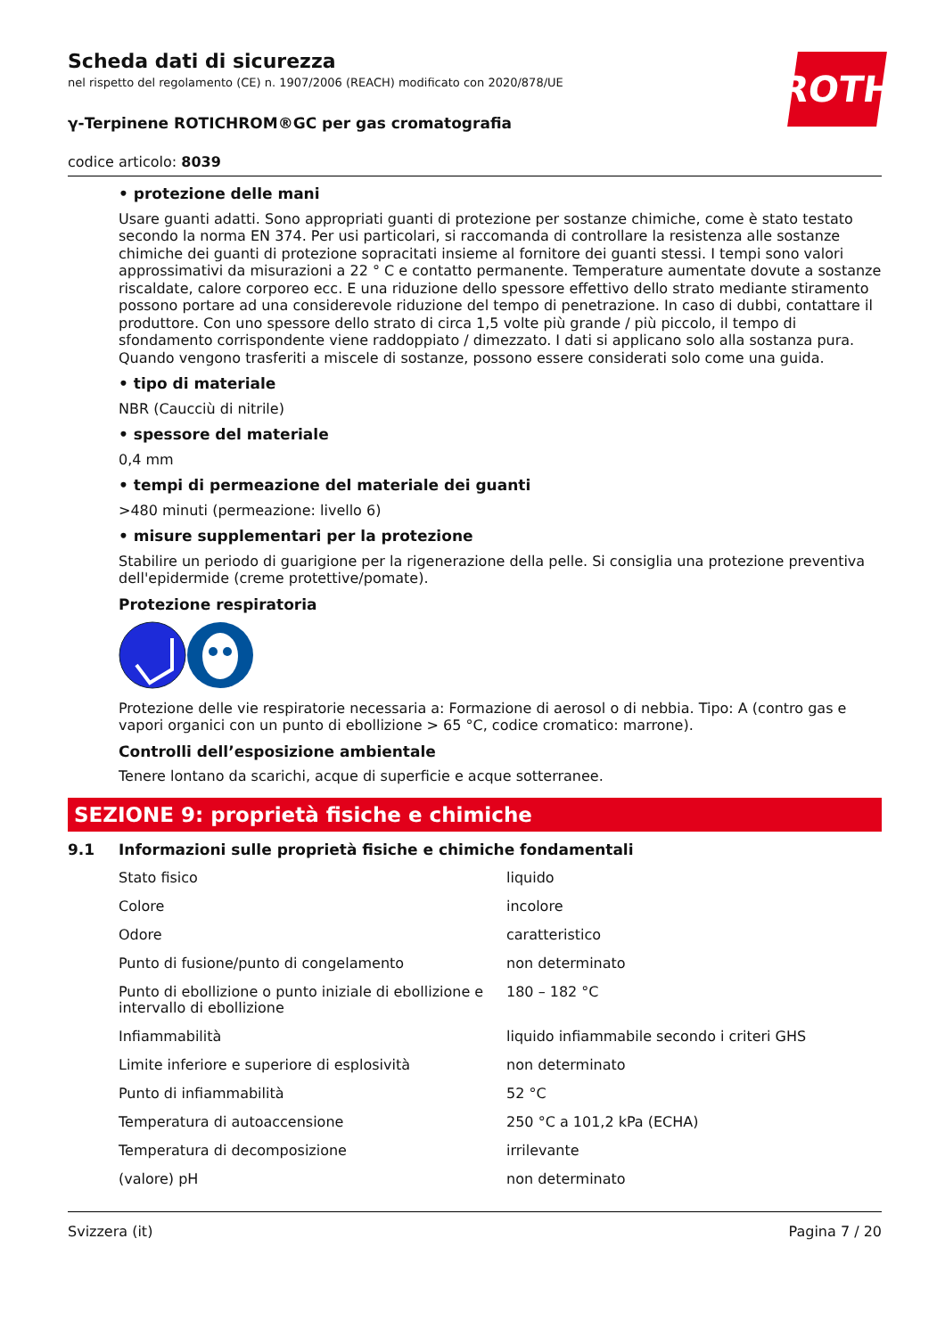ROTH
Scheda dati di sicurezza
nel rispetto del regolamento (CE) n. 1907/2006 (REACH) modificato con 2020/878/UE
γ-Terpinene ROTICHROM®GC per gas cromatografia
codice articolo: 8039
• protezione delle mani
Usare guanti adatti. Sono appropriati guanti di protezione per sostanze chimiche, come è stato testato secondo la norma EN 374. Per usi particolari, si raccomanda di controllare la resistenza alle sostanze chimiche dei guanti di protezione sopracitati insieme al fornitore dei guanti stessi. I tempi sono valori approssimativi da misurazioni a 22 ° C e contatto permanente. Temperature aumentate dovute a sostanze riscaldate, calore corporeo ecc. E una riduzione dello spessore effettivo dello strato mediante stiramento possono portare ad una considerevole riduzione del tempo di penetrazione. In caso di dubbi, contattare il produttore. Con uno spessore dello strato di circa 1,5 volte più grande / più piccolo, il tempo di sfondamento corrispondente viene raddoppiato / dimezzato. I dati si applicano solo alla sostanza pura. Quando vengono trasferiti a miscele di sostanze, possono essere considerati solo come una guida.
• tipo di materiale
NBR (Caucciù di nitrile)
• spessore del materiale
0,4 mm
• tempi di permeazione del materiale dei guanti
>480 minuti (permeazione: livello 6)
• misure supplementari per la protezione
Stabilire un periodo di guarigione per la rigenerazione della pelle. Si consiglia una protezione preventiva dell'epidermide (creme protettive/pomate).
Protezione respiratoria
Protezione delle vie respiratorie necessaria a: Formazione di aerosol o di nebbia. Tipo: A (contro gas e vapori organici con un punto di ebollizione > 65 °C, codice cromatico: marrone).
Controlli dell’esposizione ambientale
Tenere lontano da scarichi, acque di superficie e acque sotterranee.
SEZIONE 9: proprietà fisiche e chimiche
9.1 Informazioni sulle proprietà fisiche e chimiche fondamentali
| Stato fisico | liquido |
| Colore | incolore |
| Odore | caratteristico |
| Punto di fusione/punto di congelamento | non determinato |
| Punto di ebollizione o punto iniziale di ebollizione e intervallo di ebollizione | 180 – 182 °C |
| Infiammabilità | liquido infiammabile secondo i criteri GHS |
| Limite inferiore e superiore di esplosività | non determinato |
| Punto di infiammabilità | 52 °C |
| Temperatura di autoaccensione | 250 °C a 101,2 kPa (ECHA) |
| Temperatura di decomposizione | irrilevante |
| (valore) pH | non determinato |
Svizzera (it) Pagina 7 / 20